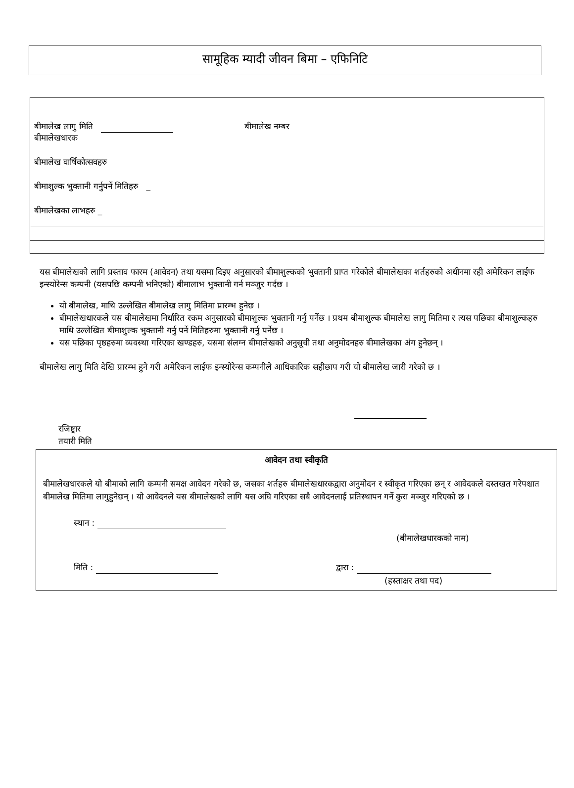सामूहिक म्यादी जीवन बिमा – एफिनिटि
बीमालेख लागु मिति बीमालेख नम्बर
बीमालेखधारक
बीमालेख वार्षिकोत्सवहरु
बीमाशुल्क भुक्तानी गर्नुपर्ने मितिहरु _
बीमालेखका लाभहरु _
यस बीमालेखको लागि प्रस्ताव फारम (आवेदन) तथा यसमा दिइए अनुसारको बीमाशुल्कको भुक्तानी प्राप्त गरेकोले बीमालेखका शर्तहरुको अधीनमा रही अमेरिकन लाईफ इन्स्योरेन्स कम्पनी (यसपछि कम्पनी भनिएको) बीमालाभ भुक्तानी गर्न मञ्जुर गर्दछ ।
यो बीमालेख, माथि उल्लेखित बीमालेख लागु मितिमा प्रारम्भ हुनेछ ।
बीमालेखधारकले यस बीमालेखमा निर्धारित रकम अनुसारको बीमाशुल्क भुक्तानी गर्नु पर्नेछ । प्रथम बीमाशुल्क बीमालेख लागु मितिमा र त्यस पछिका बीमाशुल्कहरु माथि उल्लेखित बीमाशुल्क भुक्तानी गर्नु पर्ने मितिहरुमा भुक्तानी गर्नु पर्नेछ ।
यस पछिका पृष्ठहरुमा व्यवस्था गरिएका खण्डहरु, यसमा संलग्न बीमालेखको अनुसूची तथा अनुमोदनहरु बीमालेखका अंग हुनेछन् ।
बीमालेख लागु मिति देखि प्रारम्भ हुने गरी अमेरिकन लाईफ इन्स्योरेन्स कम्पनीले आधिकारिक सहीछाप गरी यो बीमालेख जारी गरेको छ ।
रजिष्ट्रार
तयारी मिति
आवेदन तथा स्वीकृति
बीमालेखधारकले यो बीमाको लागि कम्पनी समक्ष आवेदन गरेको छ, जसका शर्तहरु बीमालेखधारकद्वारा अनुमोदन र स्वीकृत गरिएका छन् र आवेदकले दस्तखत गरेपश्चात बीमालेख मितिमा लागुहुनेछन् । यो आवेदनले यस बीमालेखको लागि यस अघि गरिएका सबै आवेदनलाई प्रतिस्थापन गर्ने कुरा मञ्जुर गरिएको छ ।
स्थान :
(बीमालेखधारकको नाम)
मिति : द्वारा :
(हस्ताक्षर तथा पद)